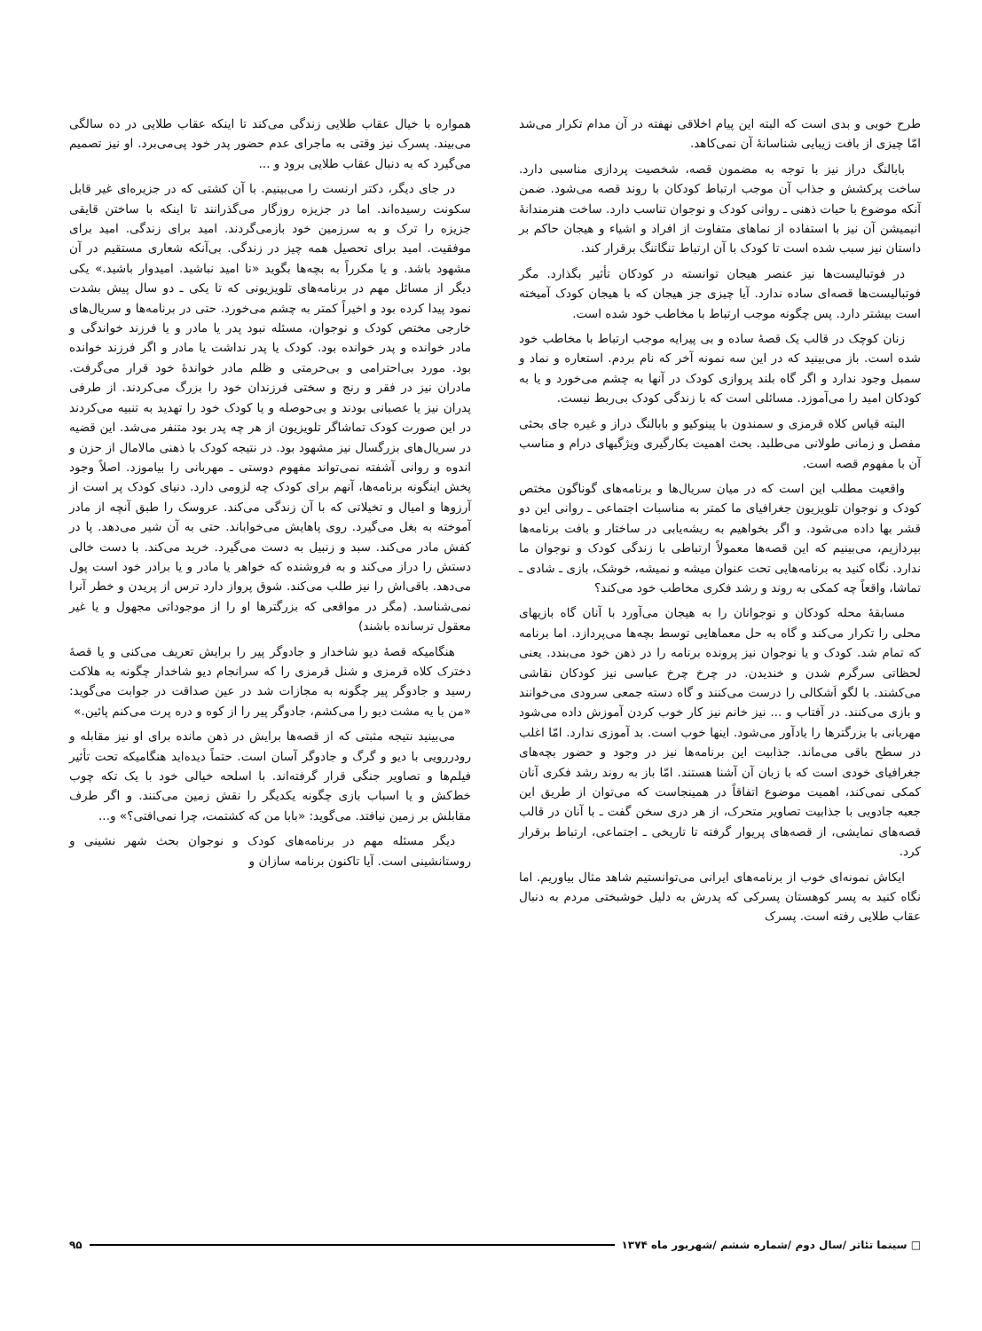طرح خوبی و بدی است که البته این پیام اخلاقی نهفته در آن مدام تکرار می‌شد امّا چیزی از بافت زیبایی شناسانهٔ آن نمی‌کاهد.
بابالنگ دراز نیز با توجه به مضمون قصه، شخصیت پردازی مناسبی دارد. ساخت پرکشش و جذاب آن موجب ارتباط کودکان با روند قصه می‌شود. ضمن آنکه موضوع با حیات ذهنی ـ روانی کودک و نوجوان تناسب دارد. ساخت هنرمندانهٔ انیمیشن آن نیز با استفاده از نماهای متفاوت از افراد و اشیاء و هیجان حاکم بر داستان نیز سبب شده است تا کودک با آن ارتباط تنگاتنگ برقرار کند.
در فوتبالیست‌ها نیز عنصر هیجان توانسته در کودکان تأثیر بگذارد. مگر فوتبالیست‌ها قصه‌ای ساده ندارد. آیا چیزی جز هیجان که با هیجان کودک آمیخته است بیشتر دارد. پس چگونه موجب ارتباط با مخاطب خود شده است.
زنان کوچک در قالب یک قصهٔ ساده و بی پیرایه موجب ارتباط با مخاطب خود شده است. باز می‌بینید که در این سه نمونه آخر که نام بردم. استعاره و نماد و سمبل وجود ندارد و اگر گاه بلند پروازی کودک در آنها به چشم می‌خورد و یا به کودکان امید را می‌آموزد. مسائلی است که با زندگی کودک بی‌ربط نیست.
البته قیاس کلاه قرمزی و سمندون با پینوکیو و بابالنگ دراز و غیره جای بحثی مفصل و زمانی طولانی می‌طلبد. بحث اهمیت بکارگیری ویژگیهای درام و مناسب آن با مفهوم قصه است.
واقعیت مطلب این است که در میان سریال‌ها و برنامه‌های گوناگون مختص کودک و نوجوان تلویزیون جغرافیای ما کمتر به مناسبات اجتماعی ـ روانی این دو قشر بها داده می‌شود. و اگر بخواهیم به ریشه‌یابی در ساختار و بافت برنامه‌ها بپردازیم، می‌بینیم که این قصه‌ها معمولاً ارتباطی با زندگی کودک و نوجوان ما ندارد. نگاه کنید به برنامه‌هایی تحت عنوان میشه و نمیشه، خوشک، بازی ـ شادی ـ تماشا، واقعاً چه کمکی به روند و رشد فکری مخاطب خود می‌کند؟
مسابقهٔ محله کودکان و نوجوانان را به هیجان می‌آورد با آنان گاه بازیهای محلی را تکرار می‌کند و گاه به حل معماهایی توسط بچه‌ها می‌پردازد. اما برنامه که تمام شد. کودک و یا نوجوان نیز پرونده برنامه را در ذهن خود می‌بندد. یعنی لحظاتی سرگرم شدن و خندیدن. در چرخ چرخ عباسی نیز کودکان نقاشی می‌کشند. با لگو اَشکالی را درست می‌کنند و گاه دسته جمعی سرودی می‌خوانند و بازی می‌کنند. در آفتاب و ... نیز خانم نیز کار خوب کردن آموزش داده می‌شود مهربانی با بزرگترها را یادآور می‌شود. اینها خوب است. بد آموزی ندارد. امّا اغلب در سطح باقی می‌ماند. جذابیت این برنامه‌ها نیز در وجود و حضور بچه‌های جغرافیای خودی است که با زبان آن آشنا هستند. امّا باز به روند رشد فکری آنان کمکی نمی‌کند، اهمیت موضوع اتفاقاً در همینجاست که می‌توان از طریق این جعبه جادویی با جذابیت تصاویر متحرک، از هر دری سخن گفت ـ با آنان در قالب قصه‌های نمایشی، از قصه‌های پریوار گرفته تا تاریخی ـ اجتماعی، ارتباط برقرار کرد.
ایکاش نمونه‌ای خوب از برنامه‌های ایرانی می‌توانستیم شاهد مثال بیاوریم. اما نگاه کنید به پسر کوهستان پسرکی که پدرش به دلیل خوشبختی مردم به دنبال عقاب طلایی رفته است. پسرک
همواره با خیال عقاب طلایی زندگی می‌کند تا اینکه عقاب طلایی در ده سالگی می‌بیند. پسرک نیز وقتی به ماجرای عدم حضور پدر خود پی‌می‌برد. او نیز تصمیم می‌گیرد که به دنبال عقاب طلایی برود و ...
در جای دیگر، دکتر ارنست را می‌بینیم. با آن کشتی که در جزیره‌ای غیر قابل سکونت رسیده‌اند. اما در جزیزه روزگار می‌گذرانند تا اینکه با ساختن قایقی جزیزه را ترک و به سرزمین خود بازمی‌گردند. امید برای زندگی. امید برای موفقیت. امید برای تحصیل همه چیز در زندگی. بی‌آنکه شعاری مستقیم در آن مشهود باشد. و یا مکرراً به بچه‌ها بگوید «نا امید نباشید. امیدوار باشید.» یکی دیگر از مسائل مهم در برنامه‌های تلویزیونی که تا یکی ـ دو سال پیش بشدت نمود پیدا کرده بود و اخیراً کمتر به چشم می‌خورد. حتی در برنامه‌ها و سریال‌های خارجی مختص کودک و نوجوان، مسئله نبود پدر یا مادر و یا فرزند خواندگی و مادر خوانده و پدر خوانده بود. کودک یا پدر نداشت یا مادر و اگر فرزند خوانده بود. مورد بی‌احترامی و بی‌حرمتی و ظلم مادر خواندهٔ خود قرار می‌گرفت. مادران نیز در فقر و رنج و سختی فرزندان خود را بزرگ می‌کردند. از طرفی پدران نیز یا عصبانی بودند و بی‌حوصله و یا کودک خود را تهدید به تنبیه می‌کردند در این صورت کودک تماشاگر تلویزیون از هر چه پدر بود متنفر می‌شد. این قضیه در سریال‌های بزرگسال نیز مشهود بود. در نتیجه کودک با ذهنی مالامال از حزن و اندوه و روانی آشفته نمی‌تواند مفهوم دوستی ـ مهربانی را بیاموزد. اصلاً وجود پخش اینگونه برنامه‌ها، آنهم برای کودک چه لزومی دارد. دنیای کودک پر است از آرزوها و امیال و تخیلاتی که با آن زندگی می‌کند. عروسک را طبق آنچه از مادر آموخته به بغل می‌گیرد. روی پاهایش می‌خواباند. حتی به آن شیر می‌دهد. پا در کفش مادر می‌کند. سبد و زنبیل به دست می‌گیرد. خرید می‌کند. با دست خالی دستش را دراز می‌کند و به فروشنده که خواهر یا مادر و یا برادر خود است پول می‌دهد. باقی‌اش را نیز طلب می‌کند. شوق پرواز دارد ترس از پریدن و خطر آنرا نمی‌شناسد. (مگر در مواقعی که بزرگترها او را از موجوداتی مجهول و یا غیر معقول ترسانده باشند)
هنگامیکه قصهٔ دیو شاخدار و جادوگر پیر را برایش تعریف می‌کنی و یا قصهٔ دخترک کلاه قرمزی و شنل قرمزی را که سرانجام دیو شاخدار چگونه به هلاکت رسید و جادوگر پیر چگونه به مجازات شد در عین صداقت در جوابت می‌گوید: «من با یه مشت دیو را می‌کشم، جادوگر پیر را از کوه و دره پرت می‌کنم پائین.»
می‌بینید نتیجه مثبتی که از قصه‌ها برایش در ذهن مانده برای او نیز مقابله و رودررویی با دیو و گرگ و جادوگر آسان است. حتماً دیده‌اید هنگامیکه تحت تأثیر فیلم‌ها و تصاویر جنگی قرار گرفته‌اند. با اسلحه خیالی خود با یک تکه چوب خط‌کش و یا اسباب بازی چگونه یکدیگر را نقش زمین می‌کنند. و اگر طرف مقابلش بر زمین نیافتد. می‌گوید: «بابا من که کشتمت، چرا نمی‌افتی؟» و...
دیگر مسئله مهم در برنامه‌های کودک و نوجوان بحث شهر نشینی و روستانشینی است. آیا تاکنون برنامه سازان و
□ سینما تئاتر /سال دوم /شماره ششم /شهریور ماه ۱۳۷۴ ۹۵